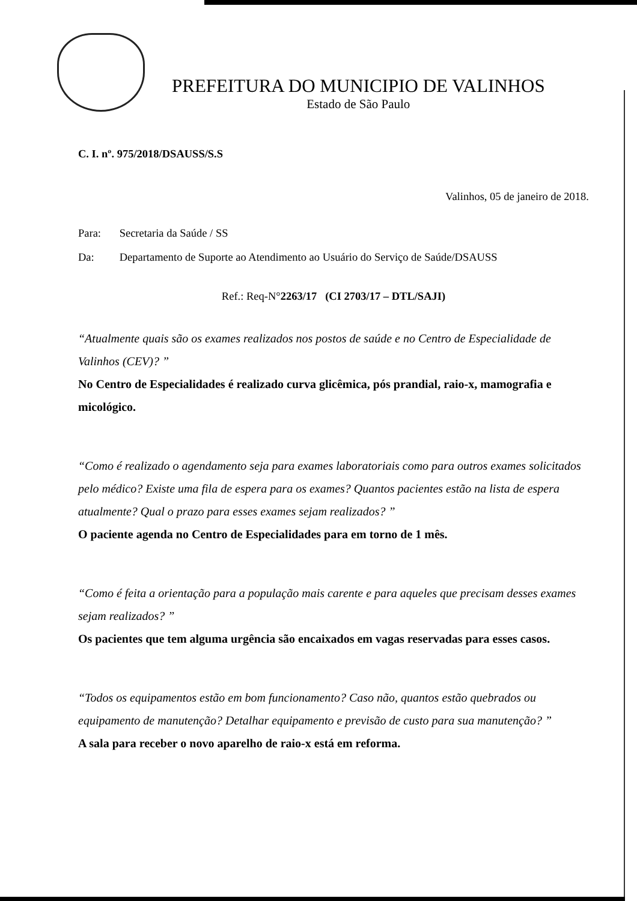PREFEITURA DO MUNICIPIO DE VALINHOS
Estado de São Paulo
C. I. nº. 975/2018/DSAUSS/S.S
Valinhos, 05 de janeiro de 2018.
Para: Secretaria da Saúde / SS
Da: Departamento de Suporte ao Atendimento ao Usuário do Serviço de Saúde/DSAUSS
Ref.: Req-N°2263/17 (CI 2703/17 – DTL/SAJI)
“Atualmente quais são os exames realizados nos postos de saúde e no Centro de Especialidade de Valinhos (CEV)? ”
No Centro de Especialidades é realizado curva glicêmica, pós prandial, raio-x, mamografia e micológico.
“Como é realizado o agendamento seja para exames laboratoriais como para outros exames solicitados pelo médico? Existe uma fila de espera para os exames? Quantos pacientes estão na lista de espera atualmente? Qual o prazo para esses exames sejam realizados? ”
O paciente agenda no Centro de Especialidades para em torno de 1 mês.
“Como é feita a orientação para a população mais carente e para aqueles que precisam desses exames sejam realizados? ”
Os pacientes que tem alguma urgência são encaixados em vagas reservadas para esses casos.
“Todos os equipamentos estão em bom funcionamento? Caso não, quantos estão quebrados ou equipamento de manutenção? Detalhar equipamento e previsão de custo para sua manutenção? ”
A sala para receber o novo aparelho de raio-x está em reforma.